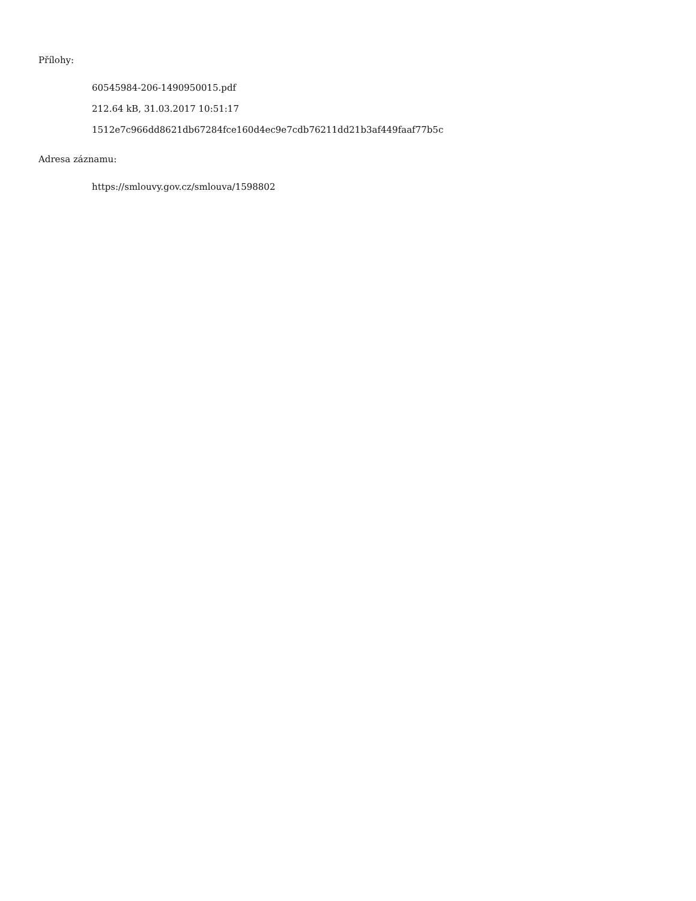Přílohy:
60545984-206-1490950015.pdf
212.64 kB, 31.03.2017 10:51:17
1512e7c966dd8621db67284fce160d4ec9e7cdb76211dd21b3af449faaf77b5c
Adresa záznamu:
https://smlouvy.gov.cz/smlouva/1598802